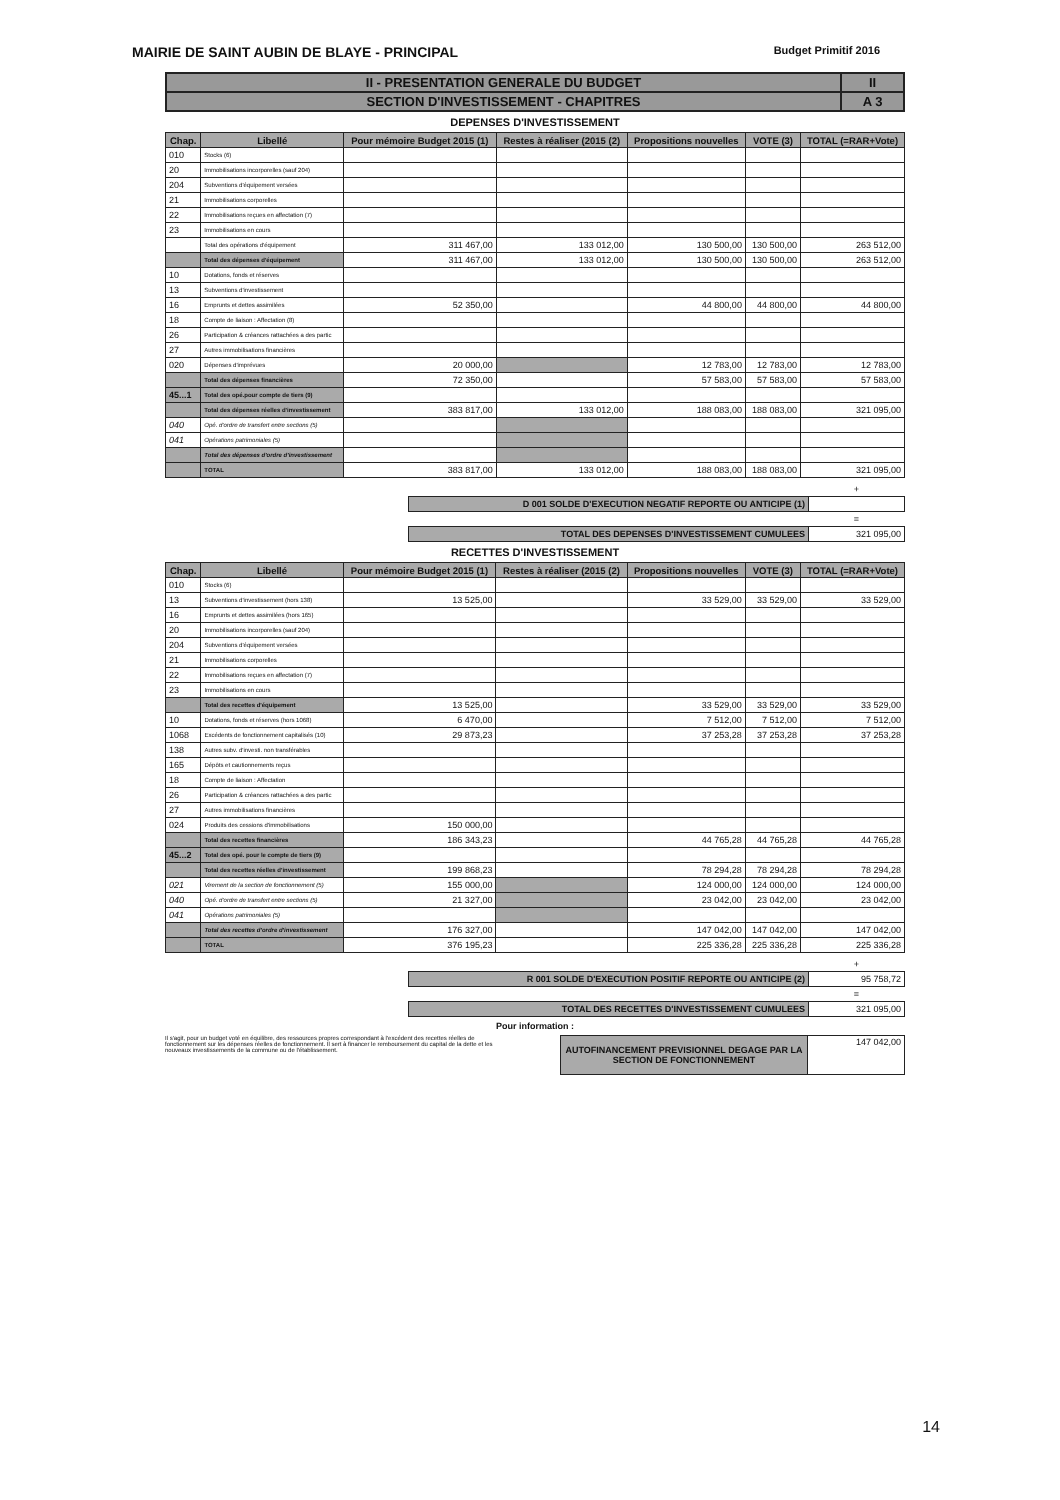MAIRIE DE SAINT AUBIN DE BLAYE - PRINCIPAL Budget Primitif 2016
| II - PRESENTATION GENERALE DU BUDGET | II |
| SECTION D'INVESTISSEMENT - CHAPITRES | A 3 |
DEPENSES D'INVESTISSEMENT
| Chap. | Libellé | Pour mémoire Budget 2015 (1) | Restes à réaliser (2015 (2) | Propositions nouvelles | VOTE (3) | TOTAL (=RAR+Vote) |
| --- | --- | --- | --- | --- | --- | --- |
| 010 | Stocks (6) | | | | | |
| 20 | Immobilisations incorporelles (sauf 204) | | | | | |
| 204 | Subventions d'équipement versées | | | | | |
| 21 | Immobilisations corporelles | | | | | |
| 22 | Immobilisations reçues en affectation (7) | | | | | |
| 23 | Immobilisations en cours | | | | | |
| | Total des opérations d'équipement | 311 467,00 | 133 012,00 | 130 500,00 | 130 500,00 | 263 512,00 |
| | Total des dépenses d'équipement | 311 467,00 | 133 012,00 | 130 500,00 | 130 500,00 | 263 512,00 |
| 10 | Dotations, fonds et réserves | | | | | |
| 13 | Subventions d'investissement | | | | | |
| 16 | Emprunts et dettes assimilées | 52 350,00 | | 44 800,00 | 44 800,00 | 44 800,00 |
| 18 | Compte de liaison : Affectation (8) | | | | | |
| 26 | Participation & créances rattachées a des partic | | | | | |
| 27 | Autres immobilisations financières | | | | | |
| 020 | Dépenses d'imprévues | 20 000,00 | | 12 783,00 | 12 783,00 | 12 783,00 |
| | Total des dépenses financières | 72 350,00 | | 57 583,00 | 57 583,00 | 57 583,00 |
| 45...1 | Total des opé.pour compte de tiers (9) | | | | | |
| | Total des dépenses réelles d'investissement | 383 817,00 | 133 012,00 | 188 083,00 | 188 083,00 | 321 095,00 |
| 040 | Opé. d'ordre de transfert entre sections (5) | | | | | |
| 041 | Opérations patrimoniales (5) | | | | | |
| | Total des dépenses d'ordre d'investissement | | | | | |
| | TOTAL | 383 817,00 | 133 012,00 | 188 083,00 | 188 083,00 | 321 095,00 |
| | + |
| D 001 SOLDE D'EXECUTION NEGATIF REPORTE OU ANTICIPE (1) | |
| | = |
| TOTAL DES DEPENSES D'INVESTISSEMENT CUMULEES | 321 095,00 |
RECETTES D'INVESTISSEMENT
| Chap. | Libellé | Pour mémoire Budget 2015 (1) | Restes à réaliser (2015 (2) | Propositions nouvelles | VOTE (3) | TOTAL (=RAR+Vote) |
| --- | --- | --- | --- | --- | --- | --- |
| 010 | Stocks (6) | | | | | |
| 13 | Subventions d'investissement (hors 138) | 13 525,00 | | 33 529,00 | 33 529,00 | 33 529,00 |
| 16 | Emprunts et dettes assimilées (hors 165) | | | | | |
| 20 | Immobilisations incorporelles (sauf 204) | | | | | |
| 204 | Subventions d'équipement versées | | | | | |
| 21 | Immobilisations corporelles | | | | | |
| 22 | Immobilisations reçues en affectation (7) | | | | | |
| 23 | Immobilisations en cours | | | | | |
| | Total des recettes d'équipement | 13 525,00 | | 33 529,00 | 33 529,00 | 33 529,00 |
| 10 | Dotations, fonds et réserves (hors 1068) | 6 470,00 | | 7 512,00 | 7 512,00 | 7 512,00 |
| 1068 | Excédents de fonctionnement capitalisés (10) | 29 873,23 | | 37 253,28 | 37 253,28 | 37 253,28 |
| 138 | Autres subv. d'investi. non transférables | | | | | |
| 165 | Dépôts et cautionnements reçus | | | | | |
| 18 | Compte de liaison : Affectation | | | | | |
| 26 | Participation & créances rattachées a des partic | | | | | |
| 27 | Autres immobilisations financières | | | | | |
| 024 | Produits des cessions d'immobilisations | 150 000,00 | | | | |
| | Total des recettes financières | 186 343,23 | | 44 765,28 | 44 765,28 | 44 765,28 |
| 45...2 | Total des opé. pour le compte de tiers (9) | | | | | |
| | Total des recettes réelles d'investissement | 199 868,23 | | 78 294,28 | 78 294,28 | 78 294,28 |
| 021 | Virement de la section de fonctionnement (5) | 155 000,00 | | 124 000,00 | 124 000,00 | 124 000,00 |
| 040 | Opé. d'ordre de transfert entre sections (5) | 21 327,00 | | 23 042,00 | 23 042,00 | 23 042,00 |
| 041 | Opérations patrimoniales (5) | | | | | |
| | Total des recettes d'ordre d'investissement | 176 327,00 | | 147 042,00 | 147 042,00 | 147 042,00 |
| | TOTAL | 376 195,23 | | 225 336,28 | 225 336,28 | 225 336,28 |
| | + |
| R 001 SOLDE D'EXECUTION POSITIF REPORTE OU ANTICIPE (2) | 95 758,72 |
| | = |
| TOTAL DES RECETTES D'INVESTISSEMENT CUMULEES | 321 095,00 |
Pour information :
Il s'agit, pour un budget voté en équilibre, des ressources propres correspondant à l'excédent des recettes réelles de fonctionnement sur les dépenses réelles de fonctionnement. Il sert à financer le remboursement du capital de la dette et les nouveaux investissements de la commune ou de l'établissement.
| AUTOFINANCEMENT PREVISIONNEL DEGAGE PAR LA SECTION DE FONCTIONNEMENT | 147 042,00 |
14